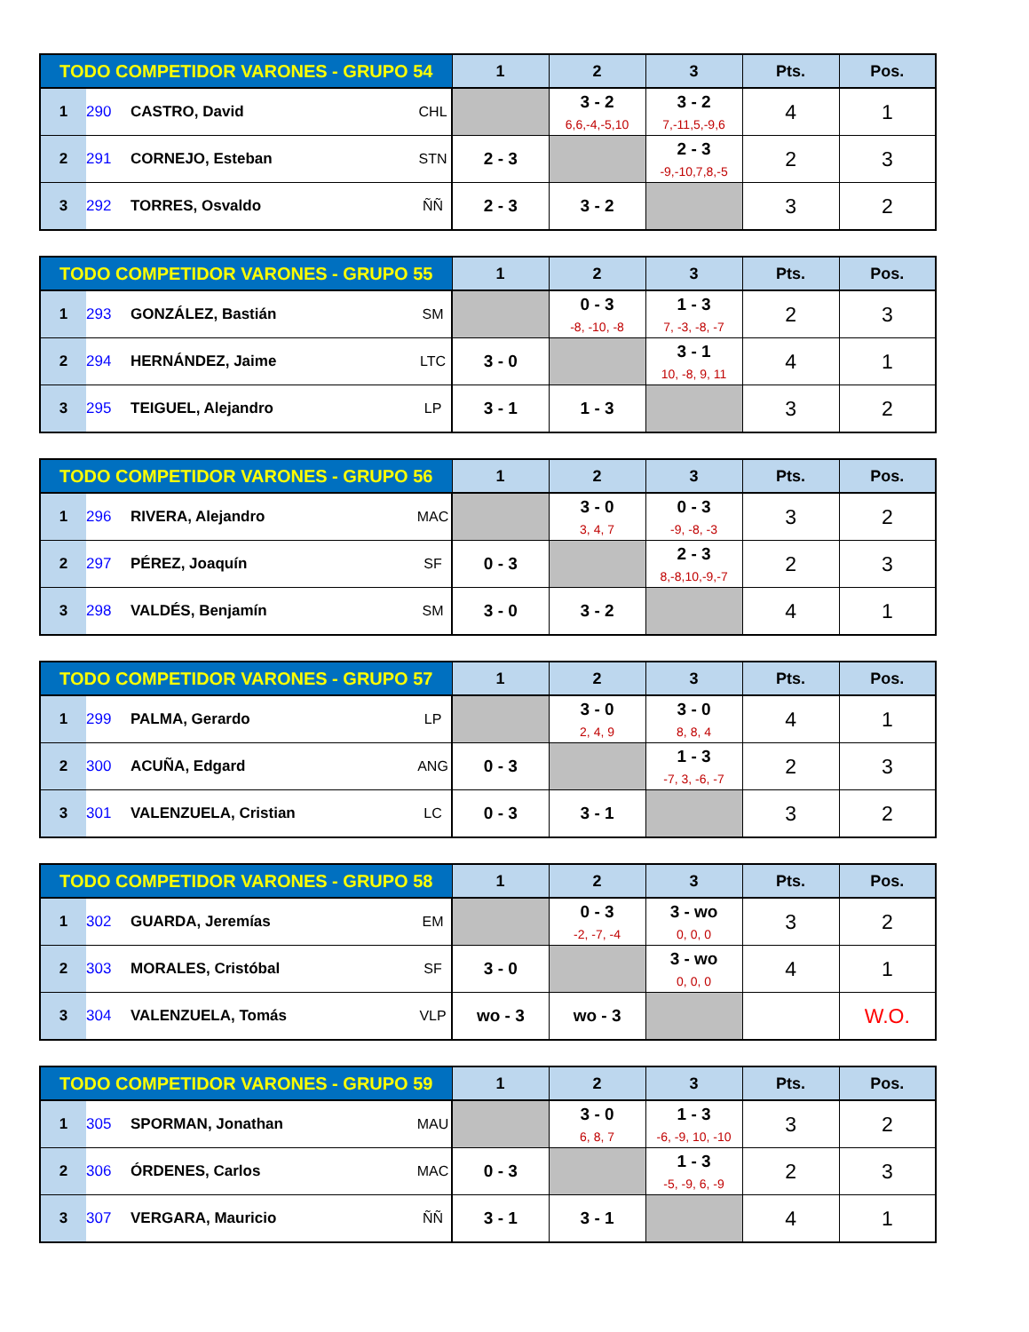| TODO COMPETIDOR VARONES - GRUPO 54 | | | | 1 | 2 | 3 | Pts. | Pos. |
| --- | --- | --- | --- | --- | --- | --- | --- | --- |
| 1 | 290 | CASTRO, David | CHL | | 3 - 2 6,6,-4,-5,10 | 3 - 2 7,-11,5,-9,6 | 4 | 1 |
| 2 | 291 | CORNEJO, Esteban | STN | 2 - 3 | | 2 - 3 -9,-10,7,8,-5 | 2 | 3 |
| 3 | 292 | TORRES, Osvaldo | ÑÑ | 2 - 3 | 3 - 2 | | 3 | 2 |
| TODO COMPETIDOR VARONES - GRUPO 55 | | | | 1 | 2 | 3 | Pts. | Pos. |
| --- | --- | --- | --- | --- | --- | --- | --- | --- |
| 1 | 293 | GONZÁLEZ, Bastián | SM | | 0 - 3 -8, -10, -8 | 1 - 3 7, -3, -8, -7 | 2 | 3 |
| 2 | 294 | HERNÁNDEZ, Jaime | LTC | 3 - 0 | | 3 - 1 10, -8, 9, 11 | 4 | 1 |
| 3 | 295 | TEIGUEL, Alejandro | LP | 3 - 1 | 1 - 3 | | 3 | 2 |
| TODO COMPETIDOR VARONES - GRUPO 56 | | | | 1 | 2 | 3 | Pts. | Pos. |
| --- | --- | --- | --- | --- | --- | --- | --- | --- |
| 1 | 296 | RIVERA, Alejandro | MAC | | 3 - 0 3, 4, 7 | 0 - 3 -9, -8, -3 | 3 | 2 |
| 2 | 297 | PÉREZ, Joaquín | SF | 0 - 3 | | 2 - 3 8,-8,10,-9,-7 | 2 | 3 |
| 3 | 298 | VALDÉS, Benjamín | SM | 3 - 0 | 3 - 2 | | 4 | 1 |
| TODO COMPETIDOR VARONES - GRUPO 57 | | | | 1 | 2 | 3 | Pts. | Pos. |
| --- | --- | --- | --- | --- | --- | --- | --- | --- |
| 1 | 299 | PALMA, Gerardo | LP | | 3 - 0 2, 4, 9 | 3 - 0 8, 8, 4 | 4 | 1 |
| 2 | 300 | ACUÑA, Edgard | ANG | 0 - 3 | | 1 - 3 -7, 3, -6, -7 | 2 | 3 |
| 3 | 301 | VALENZUELA, Cristian | LC | 0 - 3 | 3 - 1 | | 3 | 2 |
| TODO COMPETIDOR VARONES - GRUPO 58 | | | | 1 | 2 | 3 | Pts. | Pos. |
| --- | --- | --- | --- | --- | --- | --- | --- | --- |
| 1 | 302 | GUARDA, Jeremías | EM | | 0 - 3 -2, -7, -4 | 3 - wo 0, 0, 0 | 3 | 2 |
| 2 | 303 | MORALES, Cristóbal | SF | 3 - 0 | | 3 - wo 0, 0, 0 | 4 | 1 |
| 3 | 304 | VALENZUELA, Tomás | VLP | wo - 3 | wo - 3 | | | W.O. |
| TODO COMPETIDOR VARONES - GRUPO 59 | | | | 1 | 2 | 3 | Pts. | Pos. |
| --- | --- | --- | --- | --- | --- | --- | --- | --- |
| 1 | 305 | SPORMAN, Jonathan | MAU | | 3 - 0 6, 8, 7 | 1 - 3 -6, -9, 10, -10 | 3 | 2 |
| 2 | 306 | ÓRDENES, Carlos | MAC | 0 - 3 | | 1 - 3 -5, -9, 6, -9 | 2 | 3 |
| 3 | 307 | VERGARA, Mauricio | ÑÑ | 3 - 1 | 3 - 1 | | 4 | 1 |